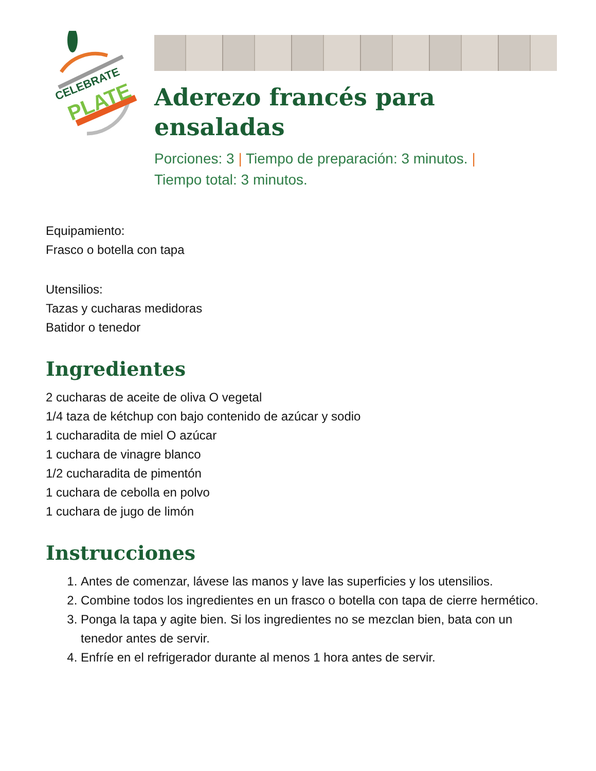CELEBRATE
PLATE
Aderezo francés para
ensaladas
Porciones: 3 | Tiempo de preparación: 3 minutos. |
Tiempo total: 3 minutos.
Equipamiento:
Frasco o botella con tapa
Utensilios:
Tazas y cucharas medidoras
Batidor o tenedor
Ingredientes
2 cucharas de aceite de oliva O vegetal
1/4 taza de kétchup con bajo contenido de azúcar y sodio
1 cucharadita de miel O azúcar
1 cuchara de vinagre blanco
1/2 cucharadita de pimentón
1 cuchara de cebolla en polvo
1 cuchara de jugo de limón
Instrucciones
1. Antes de comenzar, lávese las manos y lave las superficies y los utensilios.
2. Combine todos los ingredientes en un frasco o botella con tapa de cierre hermético.
3. Ponga la tapa y agite bien. Si los ingredientes no se mezclan bien, bata con un tenedor antes de servir.
4. Enfríe en el refrigerador durante al menos 1 hora antes de servir.